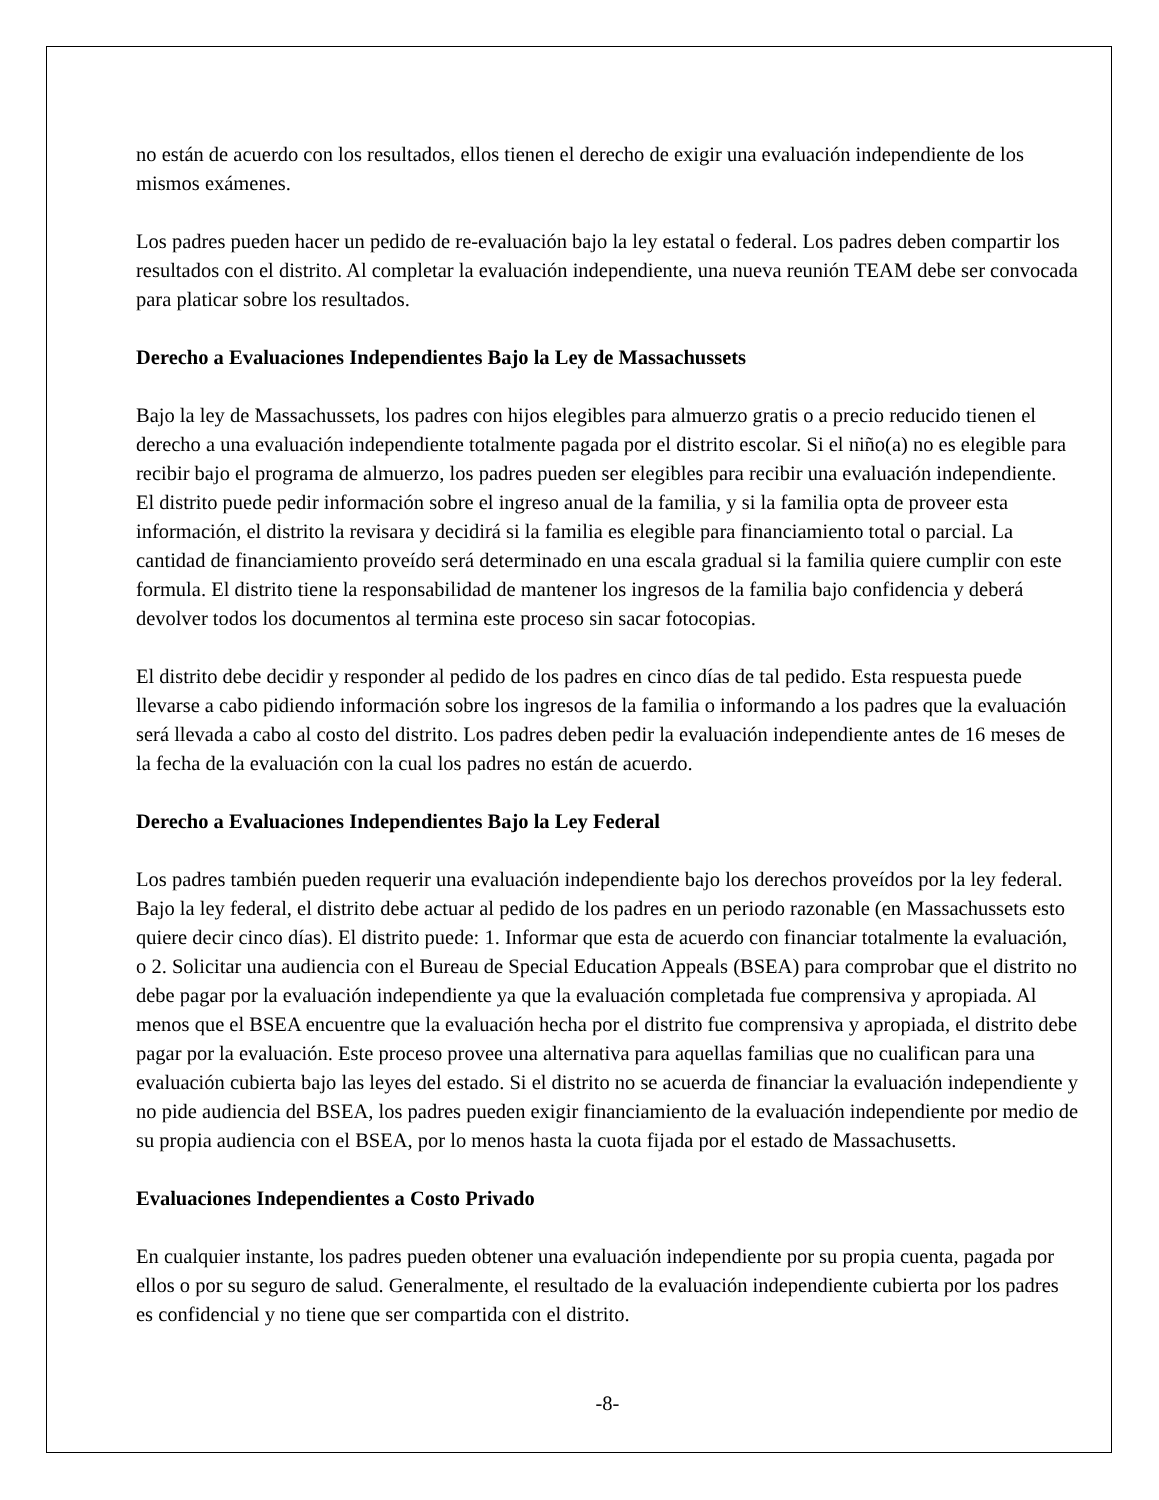no están de acuerdo con los resultados, ellos tienen el derecho de exigir una evaluación independiente de los mismos exámenes.
Los padres pueden hacer un pedido de re-evaluación bajo la ley estatal o federal. Los padres deben compartir los resultados con el distrito. Al completar la evaluación independiente, una nueva reunión TEAM debe ser convocada para platicar sobre los resultados.
Derecho a Evaluaciones Independientes Bajo la Ley de Massachussets
Bajo la ley de Massachussets, los padres con hijos elegibles para almuerzo gratis o a precio reducido tienen el derecho a una evaluación independiente totalmente pagada por el distrito escolar. Si el niño(a) no es elegible para recibir bajo el programa de almuerzo, los padres pueden ser elegibles para recibir una evaluación independiente. El distrito puede pedir información sobre el ingreso anual de la familia, y si la familia opta de proveer esta información, el distrito la revisara y decidirá si la familia es elegible para financiamiento total o parcial. La cantidad de financiamiento proveído será determinado en una escala gradual si la familia quiere cumplir con este formula. El distrito tiene la responsabilidad de mantener los ingresos de la familia bajo confidencia y deberá devolver todos los documentos al termina este proceso sin sacar fotocopias.
El distrito debe decidir y responder al pedido de los padres en cinco días de tal pedido. Esta respuesta puede llevarse a cabo pidiendo información sobre los ingresos de la familia o informando a los padres que la evaluación será llevada a cabo al costo del distrito. Los padres deben pedir la evaluación independiente antes de 16 meses de la fecha de la evaluación con la cual los padres no están de acuerdo.
Derecho a Evaluaciones Independientes Bajo la Ley Federal
Los padres también pueden requerir una evaluación independiente bajo los derechos proveídos por la ley federal. Bajo la ley federal, el distrito debe actuar al pedido de los padres en un periodo razonable (en Massachussets esto quiere decir cinco días). El distrito puede: 1. Informar que esta de acuerdo con financiar totalmente la evaluación, o 2. Solicitar una audiencia con el Bureau de Special Education Appeals (BSEA) para comprobar que el distrito no debe pagar por la evaluación independiente ya que la evaluación completada fue comprensiva y apropiada. Al menos que el BSEA encuentre que la evaluación hecha por el distrito fue comprensiva y apropiada, el distrito debe pagar por la evaluación. Este proceso provee una alternativa para aquellas familias que no cualifican para una evaluación cubierta bajo las leyes del estado. Si el distrito no se acuerda de financiar la evaluación independiente y no pide audiencia del BSEA, los padres pueden exigir financiamiento de la evaluación independiente por medio de su propia audiencia con el BSEA, por lo menos hasta la cuota fijada por el estado de Massachusetts.
Evaluaciones Independientes a Costo Privado
En cualquier instante, los padres pueden obtener una evaluación independiente por su propia cuenta, pagada por ellos o por su seguro de salud. Generalmente, el resultado de la evaluación independiente cubierta por los padres es confidencial y no tiene que ser compartida con el distrito.
-8-